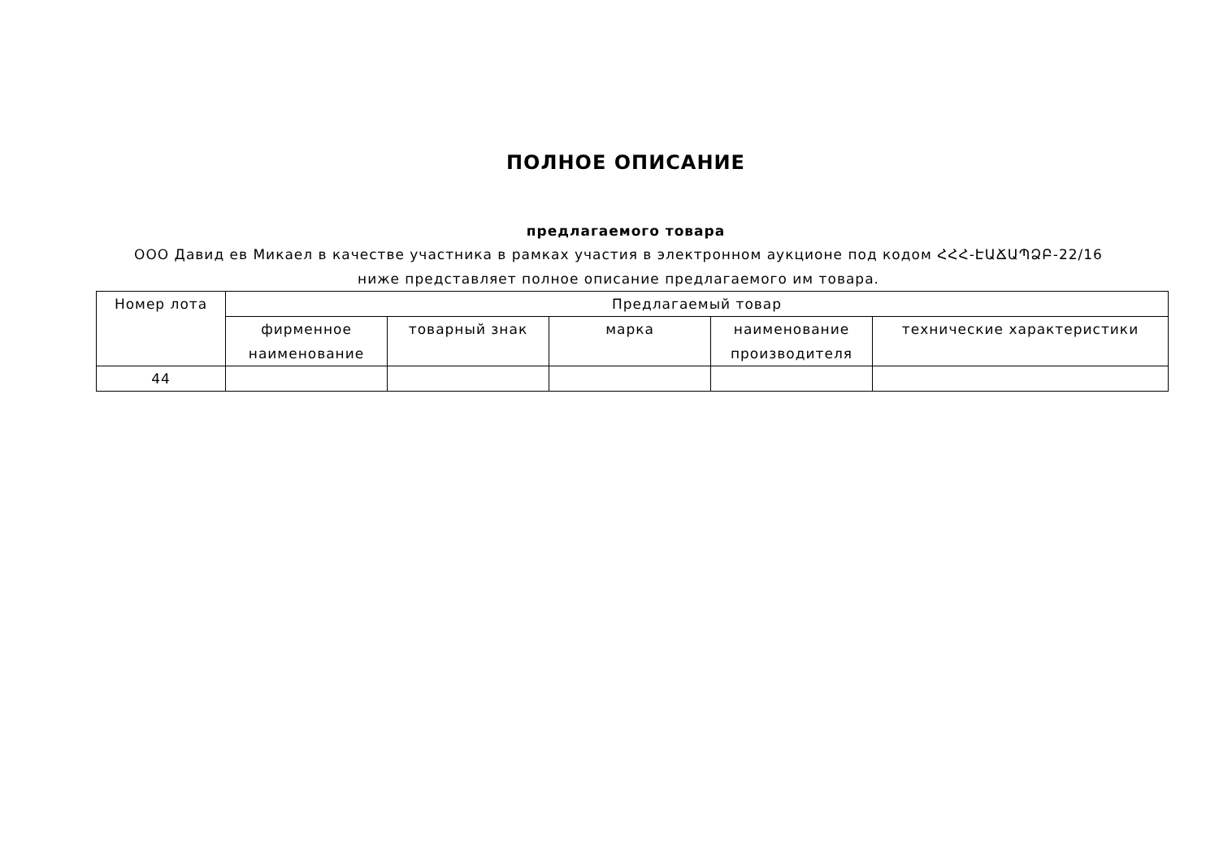ПОЛНОЕ ОПИСАНИЕ
предлагаемого товара
ООО Давид ев Микаел в качестве участника в рамках участия в электронном аукционе под кодом ՀՀՀ-ԷԱՃԱՊՁԲ-22/16 ниже представляет полное описание предлагаемого им товара.
| Номер лота | Предлагаемый товар | | | | |
| --- | --- | --- | --- | --- | --- |
| | фирменное наименование | товарный знак | марка | наименование производителя | технические характеристики |
| 44 | | | | | |